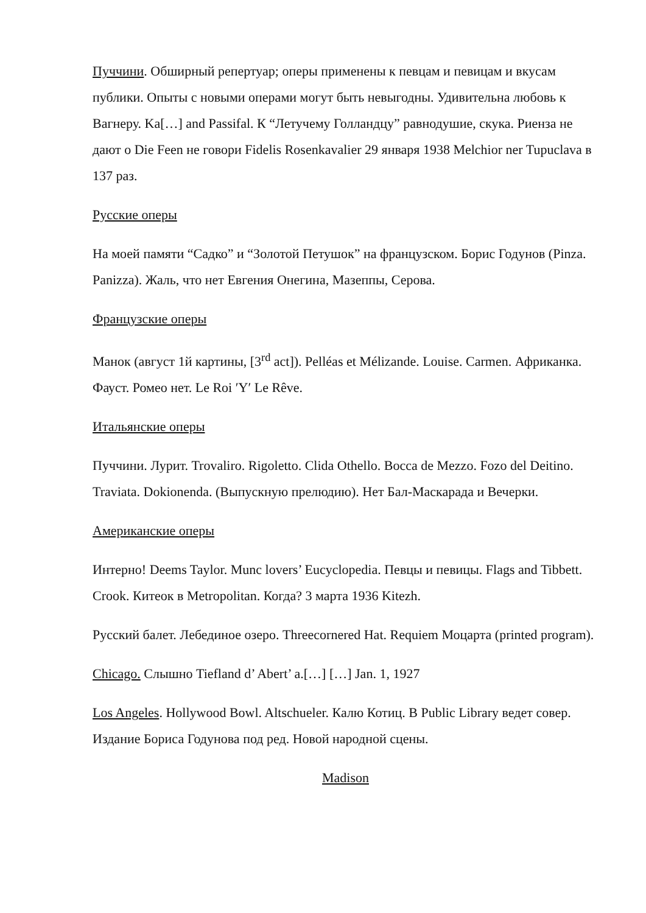Пуччини. Обширный репертуар; оперы применены к певцам и певицам и вкусам публики. Опыты с новыми операми могут быть невыгодны. Удивительна любовь к Вагнеру. Ka[…] and Passifal. К “Летучему Голландцу” равнодушие, скука. Риенза не дают о Die Feen не говори Fidelis Rosenkavalier 29 января 1938 Melchior ner Tupuclava в 137 раз.
Русские оперы
На моей памяти “Садко” и “Золотой Петушок” на французском. Борис Годунов (Pinza. Panizza). Жаль, что нет Евгения Онегина, Мазеппы, Серова.
Французские оперы
Манок (август 1й картины, [3<sup>rd</sup> act]). Pelléas et Mélizande. Louise. Carmen. Африканка. Фауст. Ромео нет. Le Roi ′Y′ Le Rêve.
Итальянские оперы
Пуччини. Лурит. Trovaliro. Rigoletto. Clida Othello. Bocca de Mezzo. Fozo del Deitino. Traviata. Dokionenda. (Выпускную прелюдию). Нет Бал-Маскарада и Вечерки.
Американские оперы
Интерно! Deems Taylor. Munc lovers’ Eucyclopedia. Певцы и певицы. Flags and Tibbett. Crook. Китеок в Metropolitan. Когда? 3 марта 1936 Kitezh.
Русский балет. Лебединое озеро. Threecornered Hat. Requiem Моцарта (printed program).
Chicago. Слышно Tiefland d’ Abert’ a.[…] […] Jan. 1, 1927
Los Angeles. Hollywood Bowl. Altschueler. Калю Котиц. В Public Library ведет совер. Издание Бориса Годунова под ред. Новой народной сцены.
Madison